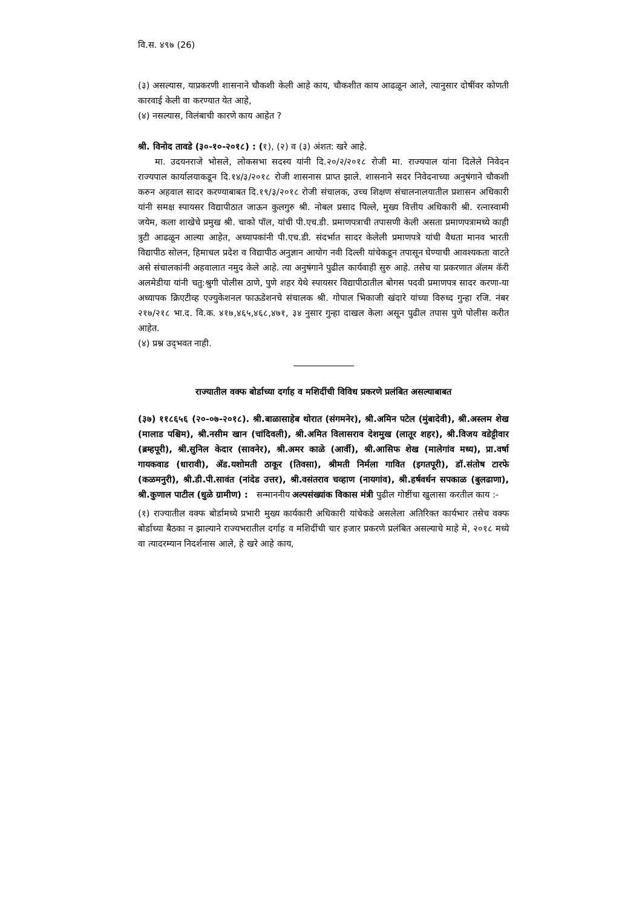वि.स. ४९७ (26)
(३) असल्यास, याप्रकरणी शासनाने चौकशी केली आहे काय, चौकशीत काय आढळून आले, त्यानुसार दोषींवर कोणती कारवाई केली वा करण्यात येत आहे,
(४) नसल्यास, विलंबाची कारणे काय आहेत ?
श्री. विनोद तावडे (३०-१०-२०१८) : (१), (२) व (३) अंशत: खरे आहे.
मा. उदयनराजे भोसले, लोकसभा सदस्य यांनी दि.२०/२/२०१८ रोजी मा. राज्यपाल यांना दिलेले निवेदन राज्यपाल कार्यालयाकडून दि.१४/३/२०१८ रोजी शासनास प्राप्त झाले. शासनाने सदर निवेदनाच्या अनुषंगाने चौकशी करुन अहवाल सादर करण्याबाबत दि.१९/३/२०१८ रोजी संचालक, उच्च शिक्षण संचालनालयातील प्रशासन अधिकारी यांनी समक्ष स्पायसर विद्यापीठात जाऊन कुलगुरु श्री. नोबल प्रसाद पिल्ले, मुख्य वित्तीय अधिकारी श्री. रत्नास्वामी जयेम, कला शाखेचे प्रमुख श्री. चाको पॉल, यांची पी.एच.डी. प्रमाणपत्राची तपासणी केली असता प्रमाणपत्रामध्ये काही त्रुटी आढळून आल्या आहेत, अध्यापकांनी पी.एच.डी. संदर्भात सादर केलेली प्रमाणपत्रे यांची वैधता मानव भारती विद्यापीठ सोलन, हिमाचल प्रदेश व विद्यापीठ अनुज्ञान आयोग नवी दिल्ली यांचेकडून तपासून घेण्याची आवश्यकता वाटते असे संचालकांनी अहवालात नमुद केले आहे. त्या अनुषंगाने पुढील कार्यवाही सुरु आहे. तसेच या प्रकरणात ॲलम कॅरी अलमेडीया यांनी चतु:श्रुगी पोलीस ठाणे, पुणे शहर येथे स्पायसर विद्यापीठातील बोगस पदवी प्रमाणपत्र सादर करणा-या अध्यापक क्रिएटीव्ह एज्युकेशनल फाऊडेशनचे संचालक श्री. गोपाल भिकाजी खंदारे यांच्या विरुध्द गुन्हा रजि. नंबर २१७/२१८ भा.द. वि.क. ४१७,४६५,४६८,४७१, ३४ नुसार गुन्हा दाखल केला असून पुढील तपास पुणे पोलीस करीत आहेत.
(४) प्रश्न उद्‌भवत नाही.
राज्यातील वक्फ बोर्डाच्या दर्गाह व मशिदींची विविध प्रकरणे प्रलंबित असल्याबाबत
(३७) ११८६५६ (२०-०७-२०१८). श्री.बाळासाहेब थोरात (संगमनेर), श्री.अमिन पटेल (मुंबादेवी), श्री.अस्लम शेख (मालाड पश्चिम), श्री.नसीम खान (चांदिवली), श्री.अमित विलासराव देशमुख (लातूर शहर), श्री.विजय वडेट्टीवार (ब्रम्हपूरी), श्री.सुनिल केदार (सावनेर), श्री.अमर काळे (आर्वी), श्री.आसिफ शेख (मालेगांव मध्य), प्रा.वर्षा गायकवाड (धारावी), ॲड.यशोमती ठाकूर (तिवसा), श्रीमती निर्मला गावित (इगतपूरी), डॉ.संतोष टारफे (कळमनुरी), श्री.डी.पी.सावंत (नांदेड उत्तर), श्री.वसंतराव चव्हाण (नायगांव), श्री.हर्षवर्धन सपकाळ (बुलढाणा), श्री.कुणाल पाटील (धुळे ग्रामीण) : सन्माननीय अल्पसंख्यांक विकास मंत्री पुढील गोष्टींचा खुलासा करतील काय :-
(१) राज्यातील वक्फ बोर्डामध्ये प्रभारी मुख्य कार्यकारी अधिकारी यांचेकडे असलेला अतिरिक्त कार्यभार तसेच वक्फ बोर्डाच्या बैठका न झाल्याने राज्यभरातील दर्गाह व मशिदींची चार हजार प्रकरणे प्रलंबित असल्याचे माहे मे, २०१८ मध्ये वा त्यादरम्यान निदर्शनास आले, हे खरे आहे काय,